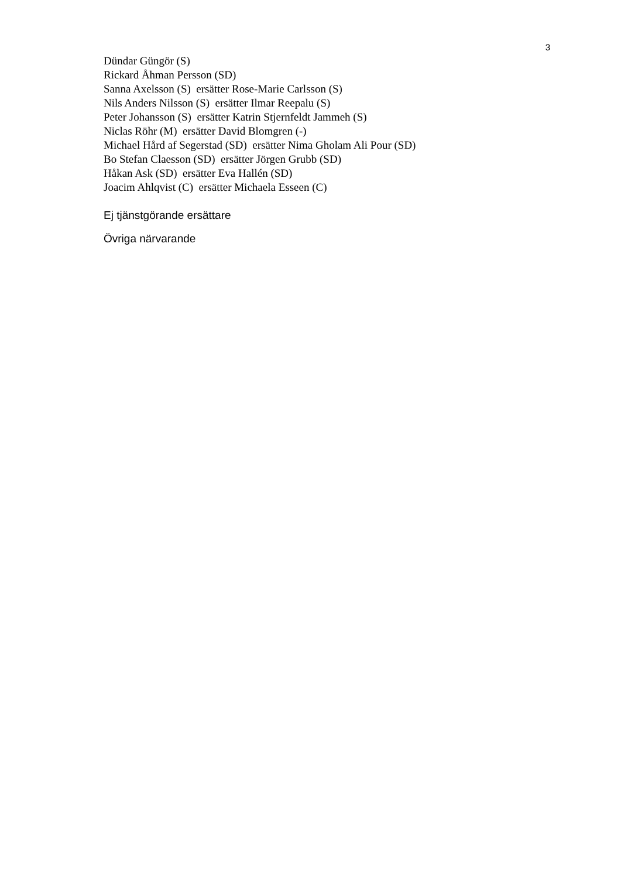3
Dündar Güngör (S)
Rickard Åhman Persson (SD)
Sanna Axelsson (S) ersätter Rose-Marie Carlsson (S)
Nils Anders Nilsson (S) ersätter Ilmar Reepalu (S)
Peter Johansson (S) ersätter Katrin Stjernfeldt Jammeh (S)
Niclas Röhr (M) ersätter David Blomgren (-)
Michael Hård af Segerstad (SD) ersätter Nima Gholam Ali Pour (SD)
Bo Stefan Claesson (SD) ersätter Jörgen Grubb (SD)
Håkan Ask (SD) ersätter Eva Hallén (SD)
Joacim Ahlqvist (C) ersätter Michaela Esseen (C)
Ej tjänstgörande ersättare
Övriga närvarande